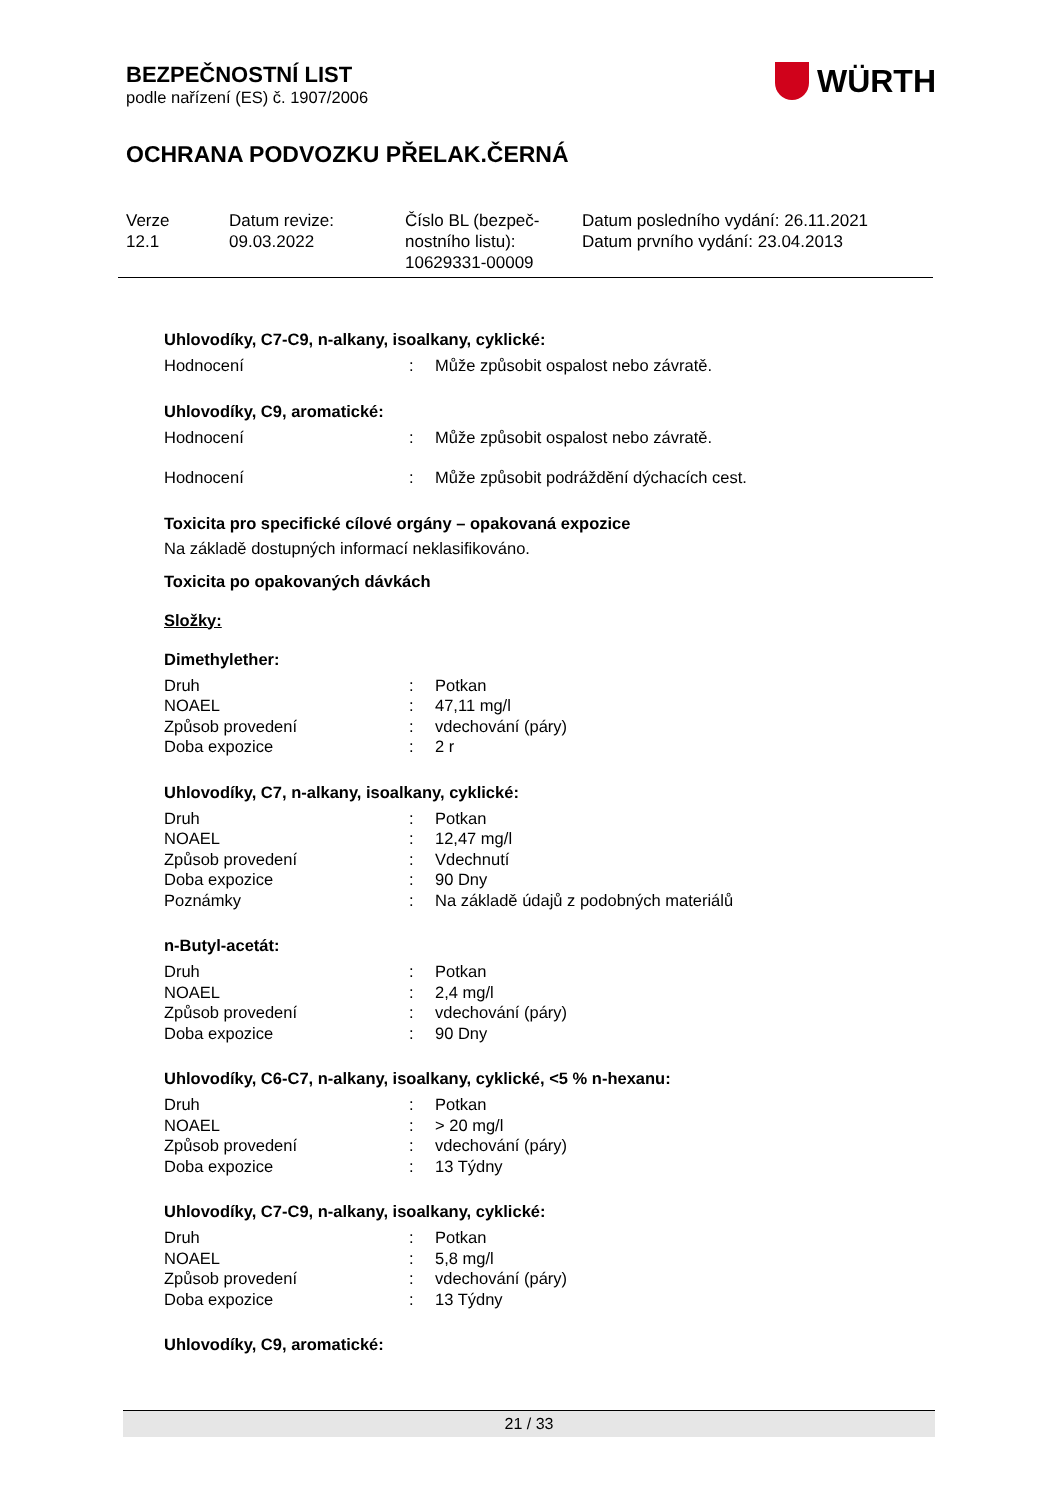BEZPEČNOSTNÍ LIST
podle nařízení (ES) č. 1907/2006
OCHRANA PODVOZKU PŘELAK.ČERNÁ
WÜRTH
Verze
12.1
Datum revize:
09.03.2022
Číslo BL (bezpeč-
nostního listu):
10629331-00009
Datum posledního vydání: 26.11.2021
Datum prvního vydání: 23.04.2013
Uhlovodíky, C7-C9, n-alkany, isoalkany, cyklické:
| Hodnocení | : | Může způsobit ospalost nebo závratě. |
Uhlovodíky, C9, aromatické:
| Hodnocení | : | Může způsobit ospalost nebo závratě. |
| Hodnocení | : | Může způsobit podráždění dýchacích cest. |
Toxicita pro specifické cílové orgány – opakovaná expozice
Na základě dostupných informací neklasifikováno.
Toxicita po opakovaných dávkách
Složky:
Dimethylether:
| Druh | : | Potkan |
| NOAEL | : | 47,11 mg/l |
| Způsob provedení | : | vdechování (páry) |
| Doba expozice | : | 2 r |
Uhlovodíky, C7, n-alkany, isoalkany, cyklické:
| Druh | : | Potkan |
| NOAEL | : | 12,47 mg/l |
| Způsob provedení | : | Vdechnutí |
| Doba expozice | : | 90 Dny |
| Poznámky | : | Na základě údajů z podobných materiálů |
n-Butyl-acetát:
| Druh | : | Potkan |
| NOAEL | : | 2,4 mg/l |
| Způsob provedení | : | vdechování (páry) |
| Doba expozice | : | 90 Dny |
Uhlovodíky, C6-C7, n-alkany, isoalkany, cyklické, <5 % n-hexanu:
| Druh | : | Potkan |
| NOAEL | : | > 20 mg/l |
| Způsob provedení | : | vdechování (páry) |
| Doba expozice | : | 13 Týdny |
Uhlovodíky, C7-C9, n-alkany, isoalkany, cyklické:
| Druh | : | Potkan |
| NOAEL | : | 5,8 mg/l |
| Způsob provedení | : | vdechování (páry) |
| Doba expozice | : | 13 Týdny |
Uhlovodíky, C9, aromatické:
21 / 33